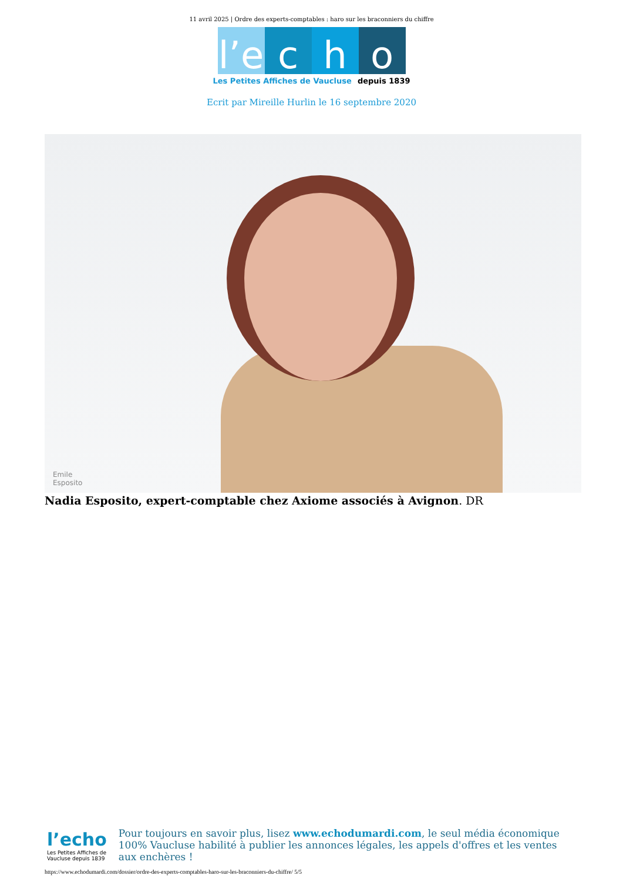11 avril 2025 | Ordre des experts-comptables : haro sur les braconniers du chiffre
l’e
c
h
o
Les Petites Affiches de Vaucluse depuis 1839
Ecrit par Mireille Hurlin le 16 septembre 2020
Emile
Esposito
Nadia Esposito, expert-comptable chez Axiome associés à Avignon. DR
l’echo
Les Petites Affiches de Vaucluse depuis 1839
Pour toujours en savoir plus, lisez www.echodumardi.com, le seul média économique 100% Vaucluse habilité à publier les annonces légales, les appels d'offres et les ventes aux enchères !
https://www.echodumardi.com/dossier/ordre-des-experts-comptables-haro-sur-les-braconniers-du-chiffre/ 5/5